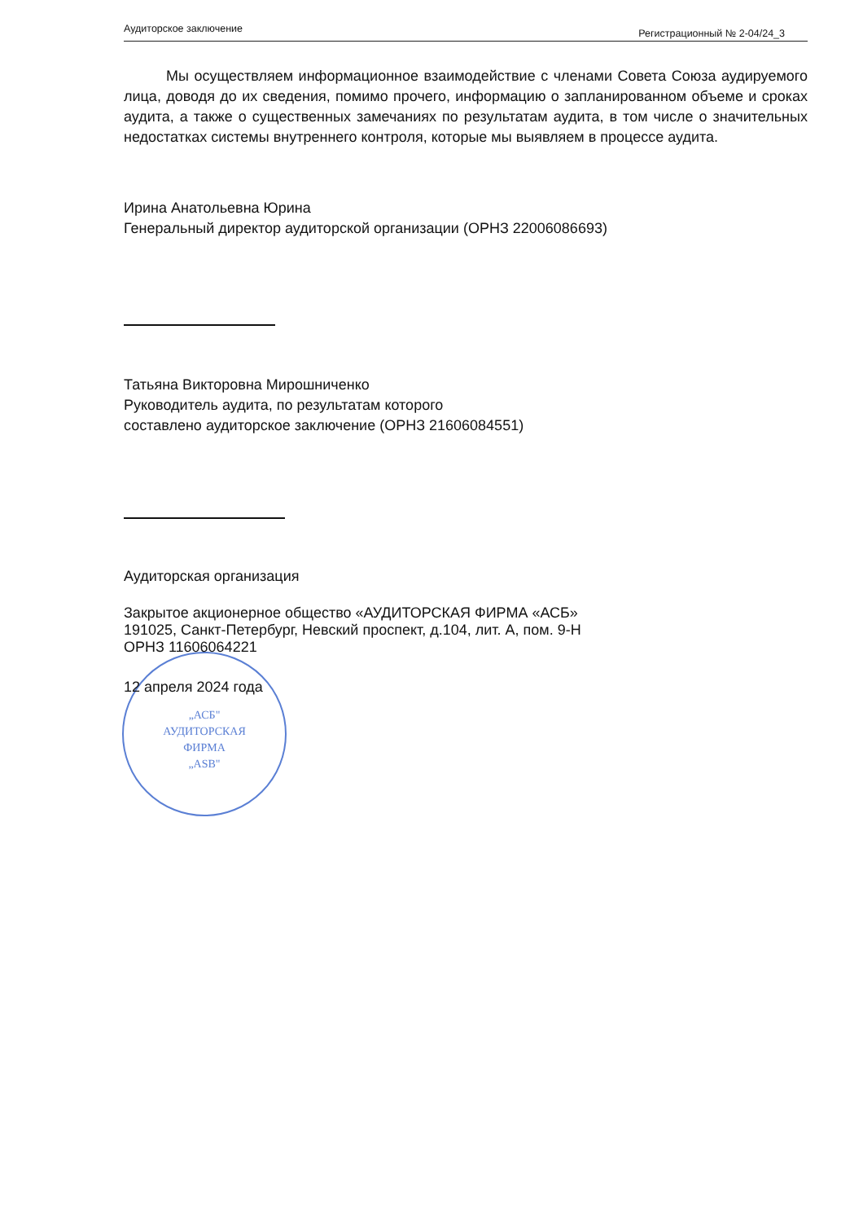„АСБ"
АУДИТОРСКАЯ
ФИРМА
„ASB"
Аудиторское заключение Регистрационный № 2-04/24_3
Мы осуществляем информационное взаимодействие с членами Совета Союза аудируемого лица, доводя до их сведения, помимо прочего, информацию о запланированном объеме и сроках аудита, а также о существенных замечаниях по результатам аудита, в том числе о значительных недостатках системы внутреннего контроля, которые мы выявляем в процессе аудита.
Ирина Анатольевна Юрина
Генеральный директор аудиторской организации (ОРНЗ 22006086693)
Татьяна Викторовна Мирошниченко
Руководитель аудита, по результатам которого
составлено аудиторское заключение (ОРНЗ 21606084551)
Аудиторская организация
Закрытое акционерное общество «АУДИТОРСКАЯ ФИРМА «АСБ»
191025, Санкт-Петербург, Невский проспект, д.104, лит. А, пом. 9-Н
ОРНЗ 11606064221
12 апреля 2024 года